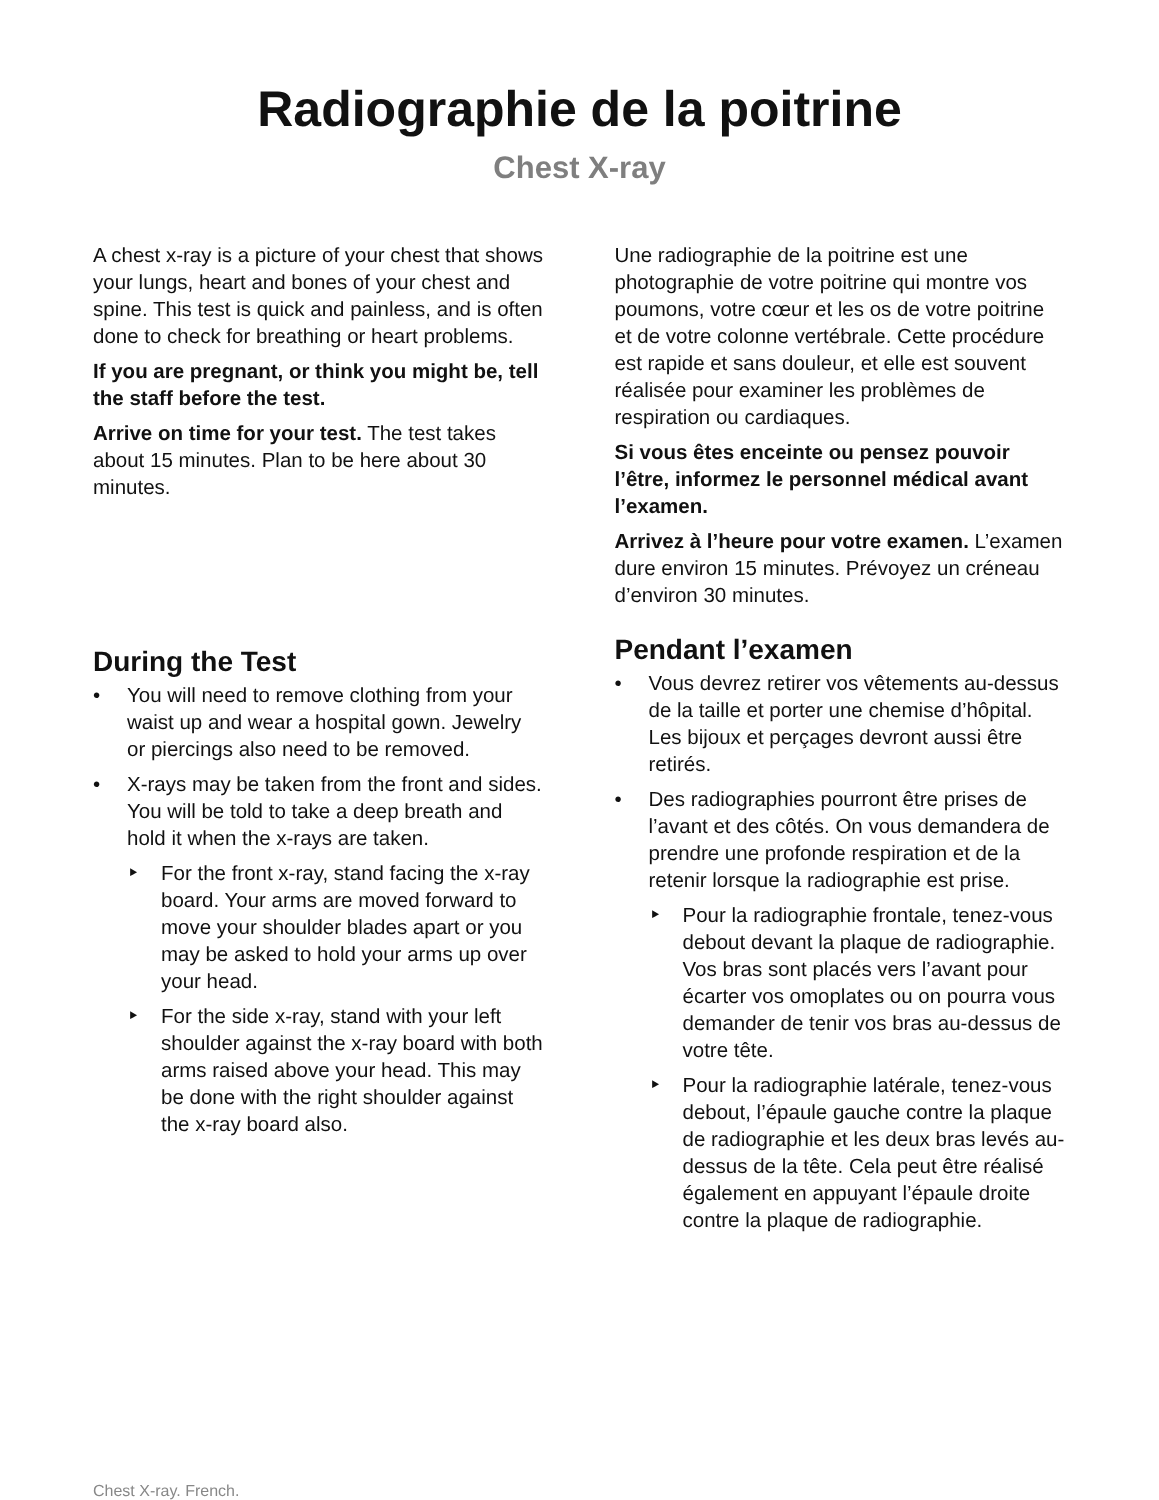Radiographie de la poitrine
Chest X-ray
A chest x-ray is a picture of your chest that shows your lungs, heart and bones of your chest and spine. This test is quick and painless, and is often done to check for breathing or heart problems.
If you are pregnant, or think you might be, tell the staff before the test.
Arrive on time for your test. The test takes about 15 minutes. Plan to be here about 30 minutes.
During the Test
• You will need to remove clothing from your waist up and wear a hospital gown. Jewelry or piercings also need to be removed.
• X-rays may be taken from the front and sides. You will be told to take a deep breath and hold it when the x-rays are taken.
‣ For the front x-ray, stand facing the x-ray board. Your arms are moved forward to move your shoulder blades apart or you may be asked to hold your arms up over your head.
‣ For the side x-ray, stand with your left shoulder against the x-ray board with both arms raised above your head. This may be done with the right shoulder against the x-ray board also.
Une radiographie de la poitrine est une photographie de votre poitrine qui montre vos poumons, votre cœur et les os de votre poitrine et de votre colonne vertébrale. Cette procédure est rapide et sans douleur, et elle est souvent réalisée pour examiner les problèmes de respiration ou cardiaques.
Si vous êtes enceinte ou pensez pouvoir l’être, informez le personnel médical avant l’examen.
Arrivez à l’heure pour votre examen. L’examen dure environ 15 minutes. Prévoyez un créneau d’environ 30 minutes.
Pendant l’examen
• Vous devrez retirer vos vêtements au-dessus de la taille et porter une chemise d’hôpital. Les bijoux et perçages devront aussi être retirés.
• Des radiographies pourront être prises de l’avant et des côtés. On vous demandera de prendre une profonde respiration et de la retenir lorsque la radiographie est prise.
‣ Pour la radiographie frontale, tenez-vous debout devant la plaque de radiographie. Vos bras sont placés vers l’avant pour écarter vos omoplates ou on pourra vous demander de tenir vos bras au-dessus de votre tête.
‣ Pour la radiographie latérale, tenez-vous debout, l’épaule gauche contre la plaque de radiographie et les deux bras levés au-dessus de la tête. Cela peut être réalisé également en appuyant l’épaule droite contre la plaque de radiographie.
Chest X-ray. French.